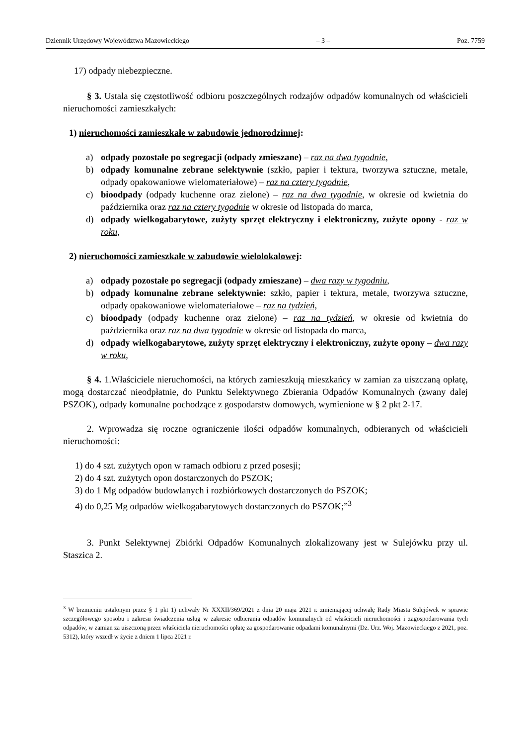Dziennik Urzędowy Województwa Mazowieckiego – 3 – Poz. 7759
17) odpady niebezpieczne.
§ 3. Ustala się częstotliwość odbioru poszczególnych rodzajów odpadów komunalnych od właścicieli nieruchomości zamieszkałych:
1) nieruchomości zamieszkałe w zabudowie jednorodzinnej:
a) odpady pozostałe po segregacji (odpady zmieszane) – raz na dwa tygodnie,
b) odpady komunalne zebrane selektywnie (szkło, papier i tektura, tworzywa sztuczne, metale, odpady opakowaniowe wielomateriałowe) – raz na cztery tygodnie,
c) bioodpady (odpady kuchenne oraz zielone) – raz na dwa tygodnie, w okresie od kwietnia do października oraz raz na cztery tygodnie w okresie od listopada do marca,
d) odpady wielkogabarytowe, zużyty sprzęt elektryczny i elektroniczny, zużyte opony - raz w roku,
2) nieruchomości zamieszkałe w zabudowie wielolokalowej:
a) odpady pozostałe po segregacji (odpady zmieszane) – dwa razy w tygodniu,
b) odpady komunalne zebrane selektywnie: szkło, papier i tektura, metale, tworzywa sztuczne, odpady opakowaniowe wielomateriałowe – raz na tydzień,
c) bioodpady (odpady kuchenne oraz zielone) – raz na tydzień, w okresie od kwietnia do października oraz raz na dwa tygodnie w okresie od listopada do marca,
d) odpady wielkogabarytowe, zużyty sprzęt elektryczny i elektroniczny, zużyte opony – dwa razy w roku,
§ 4. 1.Właściciele nieruchomości, na których zamieszkują mieszkańcy w zamian za uiszczaną opłatę, mogą dostarczać nieodpłatnie, do Punktu Selektywnego Zbierania Odpadów Komunalnych (zwany dalej PSZOK), odpady komunalne pochodzące z gospodarstw domowych, wymienione w § 2 pkt 2-17.
2. Wprowadza się roczne ograniczenie ilości odpadów komunalnych, odbieranych od właścicieli nieruchomości:
1) do 4 szt. zużytych opon w ramach odbioru z przed posesji;
2) do 4 szt. zużytych opon dostarczonych do PSZOK;
3) do 1 Mg odpadów budowlanych i rozbiórkowych dostarczonych do PSZOK;
4) do 0,25 Mg odpadów wielkogabarytowych dostarczonych do PSZOK;”<sup>3</sup>
3. Punkt Selektywnej Zbiórki Odpadów Komunalnych zlokalizowany jest w Sulejówku przy ul. Staszica 2.
<sup>3</sup> W brzmieniu ustalonym przez § 1 pkt 1) uchwały Nr XXXII/369/2021 z dnia 20 maja 2021 r. zmieniającej uchwałę Rady Miasta Sulejówek w sprawie szczegółowego sposobu i zakresu świadczenia usług w zakresie odbierania odpadów komunalnych od właścicieli nieruchomości i zagospodarowania tych odpadów, w zamian za uiszczoną przez właściciela nieruchomości opłatę za gospodarowanie odpadami komunalnymi (Dz. Urz. Woj. Mazowieckiego z 2021, poz. 5312), który wszedł w życie z dniem 1 lipca 2021 r.